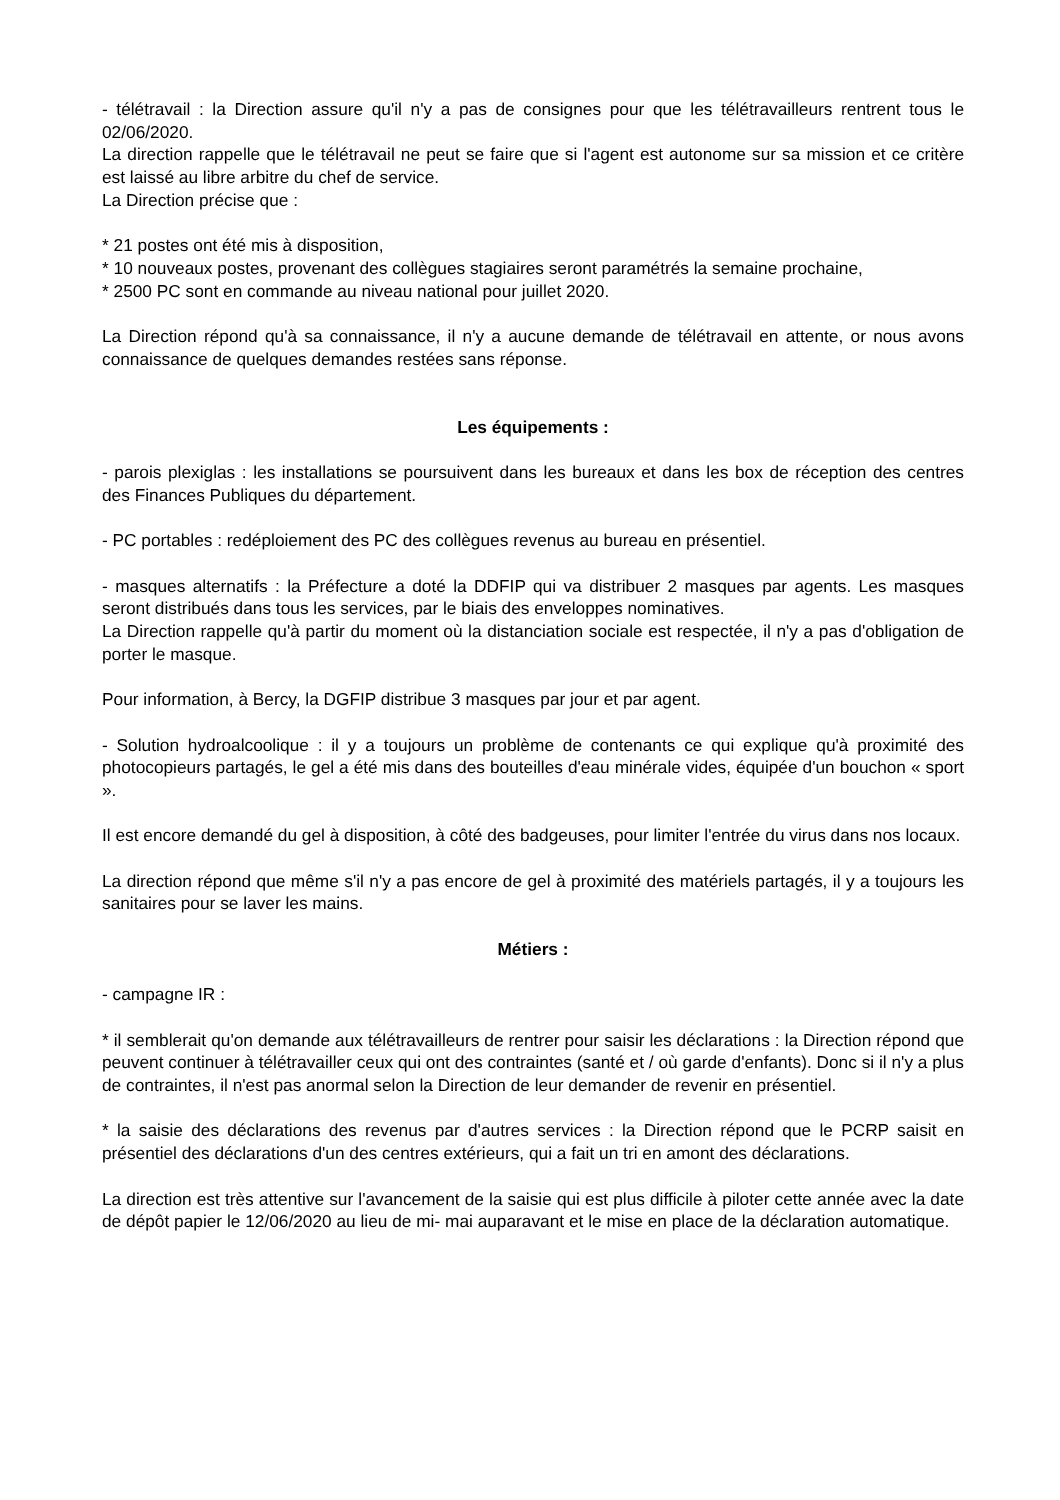- télétravail : la Direction assure qu'il n'y a pas de consignes pour que les télétravailleurs rentrent tous le 02/06/2020.
La direction rappelle que le télétravail ne peut se faire que si l'agent est autonome sur sa mission et ce critère est laissé au libre arbitre du chef de service.
La Direction précise que :
* 21 postes ont été mis à disposition,
* 10 nouveaux postes, provenant des collègues stagiaires seront paramétrés la semaine prochaine,
* 2500 PC sont en commande au niveau national pour juillet 2020.
La Direction répond qu'à sa connaissance, il n'y a aucune demande de télétravail en attente, or nous avons connaissance de quelques demandes restées sans réponse.
Les équipements :
- parois plexiglas : les installations se poursuivent dans les bureaux et dans les box de réception des centres des Finances Publiques du département.
- PC portables : redéploiement des PC des collègues revenus au bureau en présentiel.
- masques alternatifs : la Préfecture a doté la DDFIP qui va distribuer 2 masques par agents. Les masques seront distribués dans tous les services, par le biais des enveloppes nominatives.
La Direction rappelle qu'à partir du moment où la distanciation sociale est respectée, il n'y a pas d'obligation de porter le masque.
Pour information, à Bercy, la DGFIP distribue 3 masques par jour et par agent.
- Solution hydroalcoolique : il y a toujours un problème de contenants ce qui explique qu'à proximité des photocopieurs partagés, le gel a été mis dans des bouteilles d'eau minérale vides, équipée d'un bouchon « sport ».
Il est encore demandé du gel à disposition, à côté des badgeuses, pour limiter l'entrée du virus dans nos locaux.
La direction répond que même s'il n'y a pas encore de gel à proximité des matériels partagés, il y a toujours les sanitaires pour se laver les mains.
Métiers :
- campagne IR :
* il semblerait qu'on demande aux télétravailleurs de rentrer pour saisir les déclarations : la Direction répond que peuvent continuer à télétravailler ceux qui ont des contraintes (santé et / où garde d'enfants). Donc si il n'y a plus de contraintes, il n'est pas anormal selon la Direction de leur demander de revenir en présentiel.
* la saisie des déclarations des revenus par d'autres services : la Direction répond que le PCRP saisit en présentiel des déclarations d'un des centres extérieurs, qui a fait un tri en amont des déclarations.
La direction est très attentive sur l'avancement de la saisie qui est plus difficile à piloter cette année avec la date de dépôt papier le 12/06/2020 au lieu de mi- mai auparavant et le mise en place de la déclaration automatique.